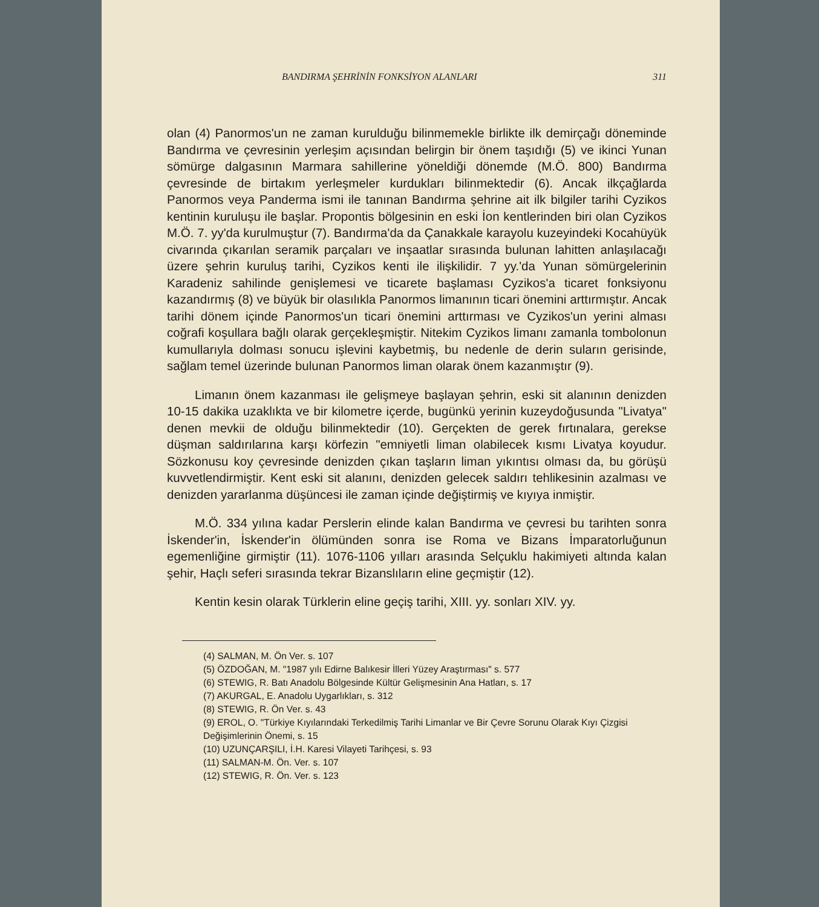BANDIRMA ŞEHRİNİN FONKSİYON ALANLARI 311
olan (4) Panormos'un ne zaman kurulduğu bilinmemekle birlikte ilk demirçağı döneminde Bandırma ve çevresinin yerleşim açısından belirgin bir önem taşıdığı (5) ve ikinci Yunan sömürge dalgasının Marmara sahillerine yöneldiği dönemde (M.Ö. 800) Bandırma çevresinde de birtakım yerleşmeler kurdukları bilinmektedir (6). Ancak ilkçağlarda Panormos veya Panderma ismi ile tanınan Bandırma şehrine ait ilk bilgiler tarihi Cyzikos kentinin kuruluşu ile başlar. Propontis bölgesinin en eski İon kentlerinden biri olan Cyzikos M.Ö. 7. yy'da kurulmuştur (7). Bandırma'da da Çanakkale karayolu kuzeyindeki Kocahüyük civarında çıkarılan seramik parçaları ve inşaatlar sırasında bulunan lahitten anlaşılacağı üzere şehrin kuruluş tarihi, Cyzikos kenti ile ilişkilidir. 7 yy.'da Yunan sömürgelerinin Karadeniz sahilinde genişlemesi ve ticarete başlaması Cyzikos'a ticaret fonksiyonu kazandırmış (8) ve büyük bir olasılıkla Panormos limanının ticari önemini arttırmıştır. Ancak tarihi dönem içinde Panormos'un ticari önemini arttırması ve Cyzikos'un yerini alması coğrafi koşullara bağlı olarak gerçekleşmiştir. Nitekim Cyzikos limanı zamanla tombolonun kumullarıyla dolması sonucu işlevini kaybetmiş, bu nedenle de derin suların gerisinde, sağlam temel üzerinde bulunan Panormos liman olarak önem kazanmıştır (9).
Limanın önem kazanması ile gelişmeye başlayan şehrin, eski sit alanının denizden 10-15 dakika uzaklıkta ve bir kilometre içerde, bugünkü yerinin kuzeydoğusunda "Livatya" denen mevkii de olduğu bilinmektedir (10). Gerçekten de gerek fırtınalara, gerekse düşman saldırılarına karşı körfezin "emniyetli liman olabilecek kısmı Livatya koyudur. Sözkonusu koy çevresinde denizden çıkan taşların liman yıkıntısı olması da, bu görüşü kuvvetlendirmiştir. Kent eski sit alanını, denizden gelecek saldırı tehlikesinin azalması ve denizden yararlanma düşüncesi ile zaman içinde değiştirmiş ve kıyıya inmiştir.
M.Ö. 334 yılına kadar Perslerin elinde kalan Bandırma ve çevresi bu tarihten sonra İskender'in, İskender'in ölümünden sonra ise Roma ve Bizans İmparatorluğunun egemenliğine girmiştir (11). 1076-1106 yılları arasında Selçuklu hakimiyeti altında kalan şehir, Haçlı seferi sırasında tekrar Bizanslıların eline geçmiştir (12).
Kentin kesin olarak Türklerin eline geçiş tarihi, XIII. yy. sonları XIV. yy.
(4) SALMAN, M. Ön Ver. s. 107
(5) ÖZDOĞAN, M. "1987 yılı Edirne Balıkesir İlleri Yüzey Araştırması" s. 577
(6) STEWIG, R. Batı Anadolu Bölgesinde Kültür Gelişmesinin Ana Hatları, s. 17
(7) AKURGAL, E. Anadolu Uygarlıkları, s. 312
(8) STEWIG, R. Ön Ver. s. 43
(9) EROL, O. "Türkiye Kıyılarındaki Terkedilmiş Tarihi Limanlar ve Bir Çevre Sorunu Olarak Kıyı Çizgisi Değişimlerinin Önemi, s. 15
(10) UZUNÇARŞILI, İ.H. Karesi Vilayeti Tarihçesi, s. 93
(11) SALMAN-M. Ön. Ver. s. 107
(12) STEWIG, R. Ön. Ver. s. 123